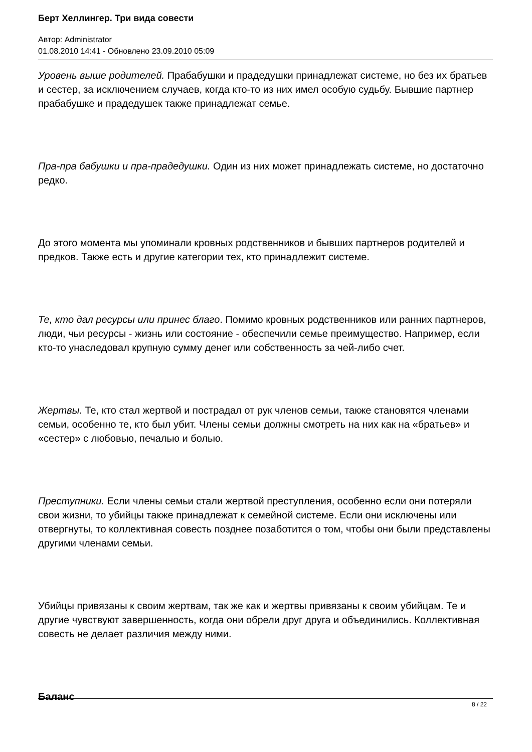Берт Хеллингер. Три вида совести
Автор: Administrator
01.08.2010 14:41 - Обновлено 23.09.2010 05:09
Уровень выше родителей. Прабабушки и прадедушки принадлежат системе, но без их братьев и сестер, за исключением случаев, когда кто-то из них имел особую судьбу. Бывшие партнер прабабушке и прадедушек также принадлежат семье.
Пра-пра бабушки и пра-прадедушки. Один из них может принадлежать системе, но достаточно редко.
До этого момента мы упоминали кровных родственников и бывших партнеров родителей и предков. Также есть и другие категории тех, кто принадлежит системе.
Те, кто дал ресурсы или принес благо. Помимо кровных родственников или ранних партнеров, люди, чьи ресурсы - жизнь или состояние - обеспечили семье преимущество. Например, если кто-то унаследовал крупную сумму денег или собственность за чей-либо счет.
Жертвы. Те, кто стал жертвой и пострадал от рук членов семьи, также становятся членами семьи, особенно те, кто был убит. Члены семьи должны смотреть на них как на «братьев» и «сестер» с любовью, печалью и болью.
Преступники. Если члены семьи стали жертвой преступления, особенно если они потеряли свои жизни, то убийцы также принадлежат к семейной системе. Если они исключены или отвергнуты, то коллективная совесть позднее позаботится о том, чтобы они были представлены другими членами семьи.
Убийцы привязаны к своим жертвам, так же как и жертвы привязаны к своим убийцам. Те и другие чувствуют завершенность, когда они обрели друг друга и объединились. Коллективная совесть не делает различия между ними.
Баланс
8 / 22